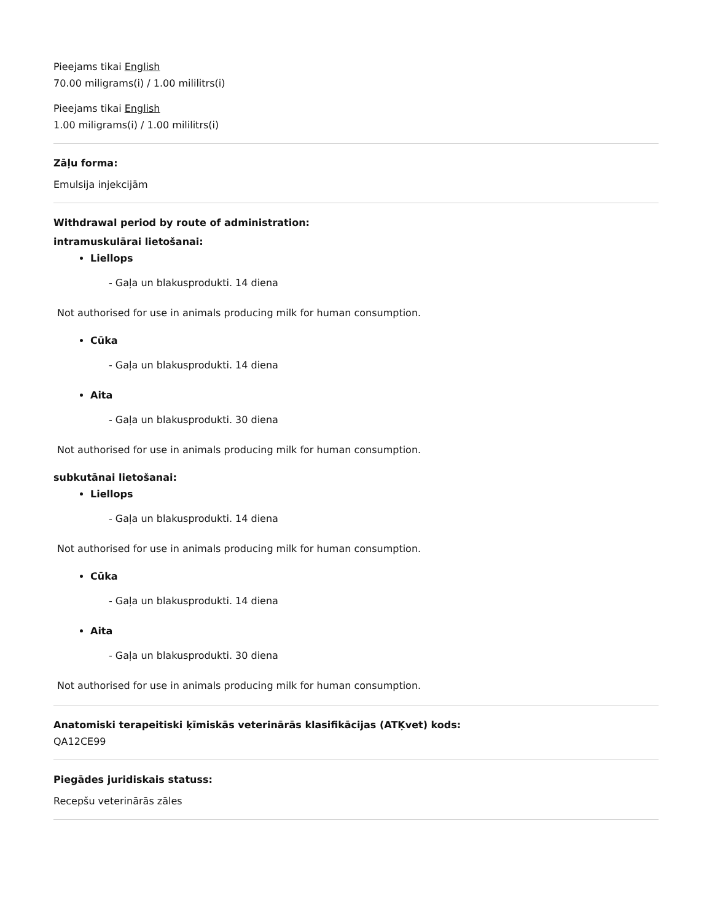Pieejams tikai English
70.00 miligrams(i) / 1.00 mililitrs(i)
Pieejams tikai English
1.00 miligrams(i) / 1.00 mililitrs(i)
Zāļu forma:
Emulsija injekcijām
Withdrawal period by route of administration:
intramuskulārai lietošanai:
Liellops
- Gaļa un blakusprodukti. 14 diena
Not authorised for use in animals producing milk for human consumption.
Cūka
- Gaļa un blakusprodukti. 14 diena
Aita
- Gaļa un blakusprodukti. 30 diena
Not authorised for use in animals producing milk for human consumption.
subkutānai lietošanai:
Liellops
- Gaļa un blakusprodukti. 14 diena
Not authorised for use in animals producing milk for human consumption.
Cūka
- Gaļa un blakusprodukti. 14 diena
Aita
- Gaļa un blakusprodukti. 30 diena
Not authorised for use in animals producing milk for human consumption.
Anatomiski terapeitiski ķīmiskās veterinārās klasifikācijas (ATĶvet) kods:
QA12CE99
Piegādes juridiskais statuss:
Recepšu veterinārās zāles